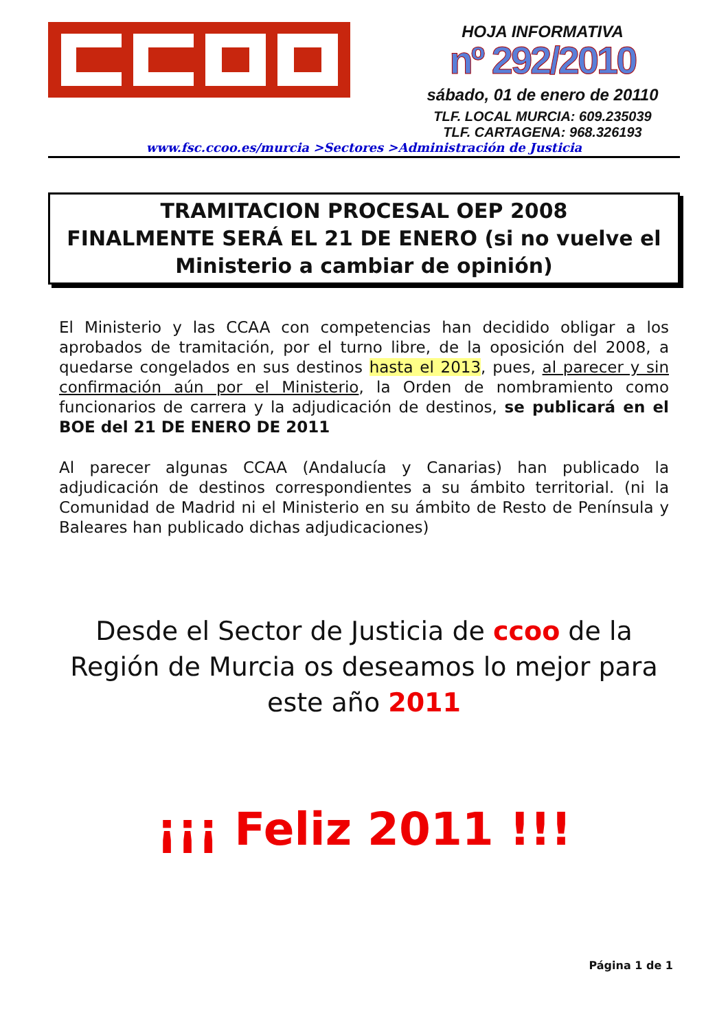HOJA INFORMATIVA
nº 292/2010
sábado, 01 de enero de 20110
TLF. LOCAL MURCIA: 609.235039
TLF. CARTAGENA: 968.326193
www.fsc.ccoo.es/murcia >Sectores >Administración de Justicia
TRAMITACION PROCESAL OEP 2008
FINALMENTE SERÁ EL 21 DE ENERO (si no vuelve el Ministerio a cambiar de opinión)
El Ministerio y las CCAA con competencias han decidido obligar a los aprobados de tramitación, por el turno libre, de la oposición del 2008, a quedarse congelados en sus destinos hasta el 2013, pues, al parecer y sin confirmación aún por el Ministerio, la Orden de nombramiento como funcionarios de carrera y la adjudicación de destinos, se publicará en el BOE del 21 DE ENERO DE 2011
Al parecer algunas CCAA (Andalucía y Canarias) han publicado la adjudicación de destinos correspondientes a su ámbito territorial. (ni la Comunidad de Madrid ni el Ministerio en su ámbito de Resto de Península y Baleares han publicado dichas adjudicaciones)
Desde el Sector de Justicia de ccoo de la Región de Murcia os deseamos lo mejor para este año 2011
¡¡¡ Feliz 2011 !!!
Página 1 de 1